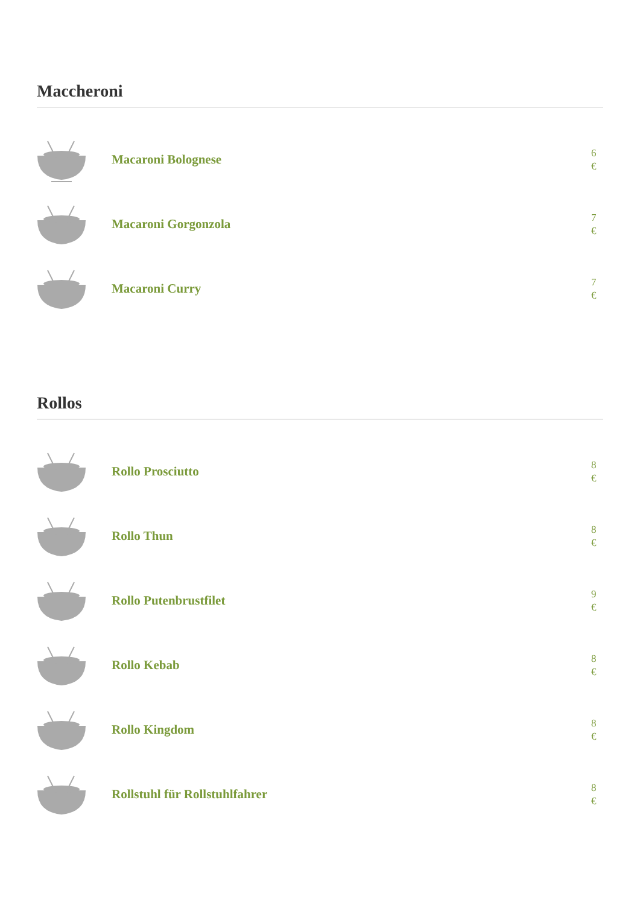Maccheroni
Macaroni Bolognese
6 €
Macaroni Gorgonzola
7 €
Macaroni Curry
7 €
Rollos
Rollo Prosciutto
8 €
Rollo Thun
8 €
Rollo Putenbrustfilet
9 €
Rollo Kebab
8 €
Rollo Kingdom
8 €
Rollstuhl für Rollstuhlfahrer
8 €